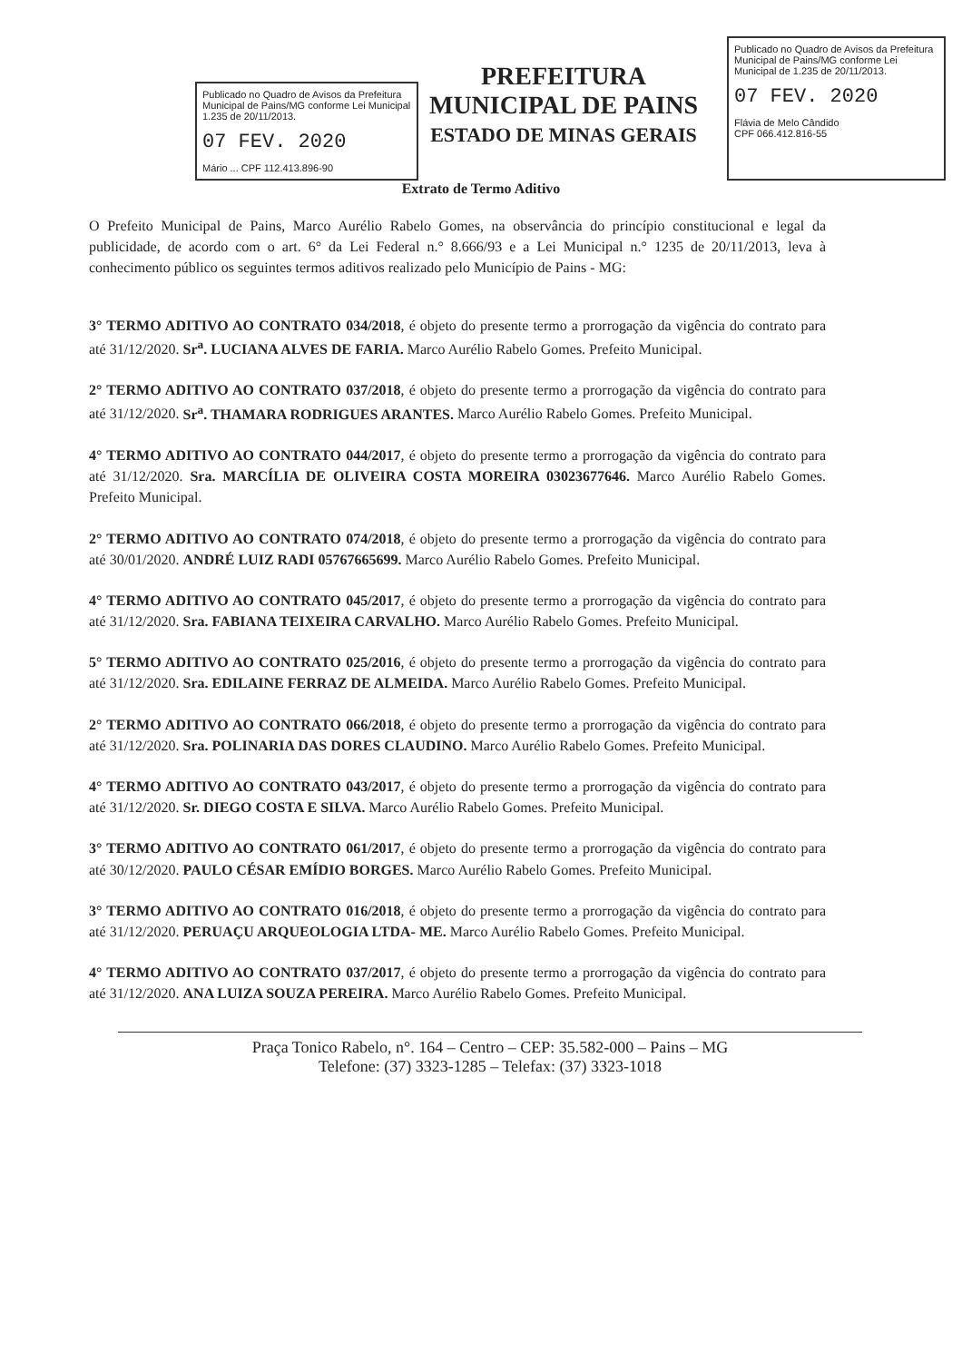Publicado no Quadro de Avisos da Prefeitura Municipal de Pains/MG conforme Lei Municipal 1.235 de 20/11/2013.
07 FEV. 2020
Mário ... CPF 112.413.896-90
PREFEITURA MUNICIPAL DE PAINS
ESTADO DE MINAS GERAIS
Publicado no Quadro de Avisos da Prefeitura Municipal de Pains/MG conforme Lei Municipal de 1.235 de 20/11/2013.
07 FEV. 2020
Flávia de Melo Cândido
CPF 066.412.816-55
Extrato de Termo Aditivo
O Prefeito Municipal de Pains, Marco Aurélio Rabelo Gomes, na observância do princípio constitucional e legal da publicidade, de acordo com o art. 6° da Lei Federal n.° 8.666/93 e a Lei Municipal n.° 1235 de 20/11/2013, leva à conhecimento público os seguintes termos aditivos realizado pelo Município de Pains - MG:
3° TERMO ADITIVO AO CONTRATO 034/2018, é objeto do presente termo a prorrogação da vigência do contrato para até 31/12/2020. Sr<sup>a</sup>. LUCIANA ALVES DE FARIA. Marco Aurélio Rabelo Gomes. Prefeito Municipal.
2° TERMO ADITIVO AO CONTRATO 037/2018, é objeto do presente termo a prorrogação da vigência do contrato para até 31/12/2020. Sr<sup>a</sup>. THAMARA RODRIGUES ARANTES. Marco Aurélio Rabelo Gomes. Prefeito Municipal.
4° TERMO ADITIVO AO CONTRATO 044/2017, é objeto do presente termo a prorrogação da vigência do contrato para até 31/12/2020. Sra. MARCÍLIA DE OLIVEIRA COSTA MOREIRA 03023677646. Marco Aurélio Rabelo Gomes. Prefeito Municipal.
2° TERMO ADITIVO AO CONTRATO 074/2018, é objeto do presente termo a prorrogação da vigência do contrato para até 30/01/2020. ANDRÉ LUIZ RADI 05767665699. Marco Aurélio Rabelo Gomes. Prefeito Municipal.
4° TERMO ADITIVO AO CONTRATO 045/2017, é objeto do presente termo a prorrogação da vigência do contrato para até 31/12/2020. Sra. FABIANA TEIXEIRA CARVALHO. Marco Aurélio Rabelo Gomes. Prefeito Municipal.
5° TERMO ADITIVO AO CONTRATO 025/2016, é objeto do presente termo a prorrogação da vigência do contrato para até 31/12/2020. Sra. EDILAINE FERRAZ DE ALMEIDA. Marco Aurélio Rabelo Gomes. Prefeito Municipal.
2° TERMO ADITIVO AO CONTRATO 066/2018, é objeto do presente termo a prorrogação da vigência do contrato para até 31/12/2020. Sra. POLINARIA DAS DORES CLAUDINO. Marco Aurélio Rabelo Gomes. Prefeito Municipal.
4° TERMO ADITIVO AO CONTRATO 043/2017, é objeto do presente termo a prorrogação da vigência do contrato para até 31/12/2020. Sr. DIEGO COSTA E SILVA. Marco Aurélio Rabelo Gomes. Prefeito Municipal.
3° TERMO ADITIVO AO CONTRATO 061/2017, é objeto do presente termo a prorrogação da vigência do contrato para até 30/12/2020. PAULO CÉSAR EMÍDIO BORGES. Marco Aurélio Rabelo Gomes. Prefeito Municipal.
3° TERMO ADITIVO AO CONTRATO 016/2018, é objeto do presente termo a prorrogação da vigência do contrato para até 31/12/2020. PERUAÇU ARQUEOLOGIA LTDA- ME. Marco Aurélio Rabelo Gomes. Prefeito Municipal.
4° TERMO ADITIVO AO CONTRATO 037/2017, é objeto do presente termo a prorrogação da vigência do contrato para até 31/12/2020. ANA LUIZA SOUZA PEREIRA. Marco Aurélio Rabelo Gomes. Prefeito Municipal.
Praça Tonico Rabelo, n°. 164 – Centro – CEP: 35.582-000 – Pains – MG
Telefone: (37) 3323-1285 – Telefax: (37) 3323-1018